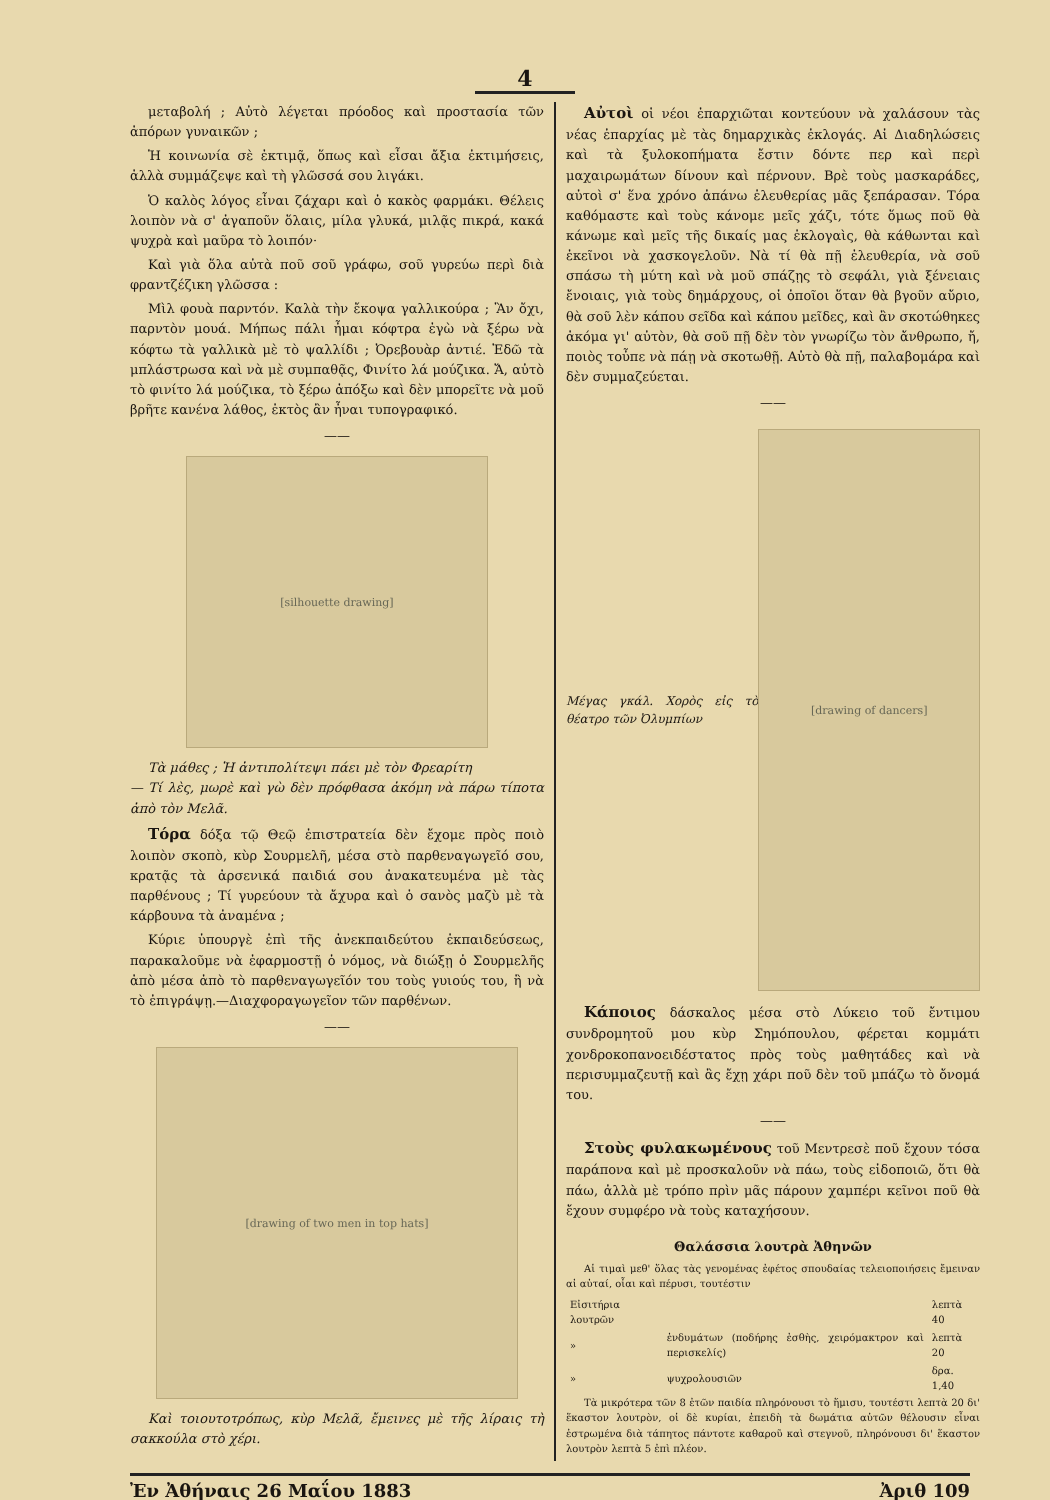4
μεταβολή ; Αὐτὸ λέγεται πρόοδος καὶ προστασία τῶν ἀπόρων γυναικῶν ;
Ἡ κοινωνία σὲ ἐκτιμᾷ, ὅπως καὶ εἶσαι ἄξια ἐκτιμήσεις, ἀλλὰ συμμάζεψε καὶ τὴ γλῶσσά σου λιγάκι.
Ὁ καλὸς λόγος εἶναι ζάχαρι καὶ ὁ κακὸς φαρμάκι. Θέλεις λοιπὸν νὰ σ' ἀγαποῦν ὅλαις, μίλα γλυκά, μιλᾷς πικρά, κακά ψυχρὰ καὶ μαῦρα τὸ λοιπόν·
Καὶ γιὰ ὅλα αὐτὰ ποῦ σοῦ γράφω, σοῦ γυρεύω περὶ διὰ φραντζέζικη γλῶσσα :
Μὶλ φουὰ παρντόν. Καλὰ τὴν ἔκοψα γαλλικούρα ; Ἂν ὄχι, παρντὸν μουά. Μήπως πάλι ἦμαι κόφτρα ἐγὼ νὰ ξέρω νὰ κόφτω τὰ γαλλικὰ μὲ τὸ ψαλλίδι ; Ὀρεβουὰρ ἀντιέ. Ἐδῶ τὰ μπλάστρωσα καὶ νὰ μὲ συμπαθᾷς, Φινίτο λά μούζικα. Ἄ, αὐτὸ τὸ φινίτο λά μούζικα, τὸ ξέρω ἀπόξω καὶ δὲν μπορεῖτε νὰ μοῦ βρῆτε κανένα λάθος, ἐκτὸς ἂν ἦναι τυπογραφικό.
——
[silhouette drawing]
Τὰ μάθες ; Ἡ ἀντιπολίτεψι πάει μὲ τὸν Φρεαρίτη
— Τί λὲς, μωρὲ καὶ γὼ δὲν πρόφθασα ἀκόμη νὰ πάρω τίποτα ἀπὸ τὸν Μελᾶ.
Τόρα δόξα τῷ Θεῷ ἐπιστρατεία δὲν ἔχομε πρὸς ποιὸ λοιπὸν σκοπὸ, κὺρ Σουρμελῆ, μέσα στὸ παρθεναγωγεῖό σου, κρατᾷς τὰ ἀρσενικά παιδιά σου ἀνακατευμένα μὲ τὰς παρθένους ; Τί γυρεύουν τὰ ἄχυρα καὶ ὁ σανὸς μαζὺ μὲ τὰ κάρβουνα τὰ ἀναμένα ;
Κύριε ὑπουργὲ ἐπὶ τῆς ἀνεκπαιδεύτου ἐκπαιδεύσεως, παρακαλοῦμε νὰ ἐφαρμοστῇ ὁ νόμος, νὰ διώξῃ ὁ Σουρμελῆς ἀπὸ μέσα ἀπὸ τὸ παρθεναγωγεῖόν του τοὺς γυιούς του, ἢ νὰ τὸ ἐπιγράψῃ.—Διαχφοραγωγεῖον τῶν παρθένων.
——
[drawing of two men in top hats]
Καὶ τοιουτοτρόπως, κὺρ Μελᾶ, ἔμεινες μὲ τῆς λίραις τὴ σακκούλα στὸ χέρι.
Αὐτοὶ οἱ νέοι ἐπαρχιῶται κοντεύουν νὰ χαλάσουν τὰς νέας ἐπαρχίας μὲ τὰς δημαρχικὰς ἐκλογάς. Αἱ Διαδηλώσεις καὶ τὰ ξυλοκοπήματα ἔστιν δόντε περ καὶ περὶ μαχαιρωμάτων δίνουν καὶ πέρνουν. Βρὲ τοὺς μασκαράδες, αὐτοὶ σ' ἕνα χρόνο ἀπάνω ἐλευθερίας μᾶς ξεπάρασαν. Τόρα καθόμαστε καὶ τοὺς κάνομε μεῖς χάζι, τότε ὅμως ποῦ θὰ κάνωμε καὶ μεῖς τῆς δικαίς μας ἐκλογαὶς, θὰ κάθωνται καὶ ἐκεῖνοι νὰ χασκογελοῦν. Νὰ τί θὰ πῇ ἐλευθερία, νὰ σοῦ σπάσω τὴ μύτη καὶ νὰ μοῦ σπάζῃς τὸ σεφάλι, γιὰ ξένειαις ἔνοιαις, γιὰ τοὺς δημάρχους, οἱ ὁποῖοι ὅταν θὰ βγοῦν αὔριο, θὰ σοῦ λὲν κάπου σεῖδα καὶ κάπου μεῖδες, καὶ ἂν σκοτώθηκες ἀκόμα γι' αὐτὸν, θὰ σοῦ πῇ δὲν τὸν γνωρίζω τὸν ἄνθρωπο, ἤ, ποιὸς τοὖπε νὰ πάῃ νὰ σκοτωθῇ. Αὐτὸ θὰ πῇ, παλαβομάρα καὶ δὲν συμμαζεύεται.
——
Μέγας γκάλ. Χορὸς εἰς τὸ θέατρο τῶν Ὀλυμπίων
[drawing of dancers]
Κάποιος δάσκαλος μέσα στὸ Λύκειο τοῦ ἔντιμου συνδρομητοῦ μου κὺρ Σημόπουλου, φέρεται κομμάτι χονδροκοπανοειδέστατος πρὸς τοὺς μαθητάδες καὶ νὰ περισυμμαζευτῇ καὶ ἂς ἔχῃ χάρι ποῦ δὲν τοῦ μπάζω τὸ ὄνομά του.
——
Στοὺς φυλακωμένους τοῦ Μεντρεσὲ ποῦ ἔχουν τόσα παράπονα καὶ μὲ προσκαλοῦν νὰ πάω, τοὺς εἰδοποιῶ, ὅτι θὰ πάω, ἀλλὰ μὲ τρόπο πρὶν μᾶς πάρουν χαμπέρι κεῖνοι ποῦ θὰ ἔχουν συμφέρο νὰ τοὺς καταχήσουν.
Θαλάσσια λουτρὰ Ἀθηνῶν
Αἱ τιμαὶ μεθ' ὅλας τὰς γενομένας ἐφέτος σπουδαίας τελειοποιήσεις ἔμειναν αἱ αὐταί, οἷαι καὶ πέρυσι, τουτέστιν
| Εἰσιτήρια λουτρῶν | | λεπτὰ 40 |
| » | ἐνδυμάτων (ποδήρης ἐσθὴς, χειρόμακτρον καὶ περισκελίς) | λεπτὰ 20 |
| » | ψυχρολουσιῶν | δρα. 1,40 |
Τὰ μικρότερα τῶν 8 ἐτῶν παιδία πληρόνουσι τὸ ἥμισυ, τουτέστι λεπτὰ 20 δι' ἕκαστον λουτρὸν, οἱ δὲ κυρίαι, ἐπειδὴ τὰ δωμάτια αὐτῶν θέλουσιν εἶναι ἐστρωμένα διὰ τάπητος πάντοτε καθαροῦ καὶ στεγνοῦ, πληρόνουσι δι' ἕκαστον λουτρὸν λεπτὰ 5 ἐπὶ πλέον.
Ἐν Ἀθήναις 26 Μαΐου 1883 Ἀριθ 109